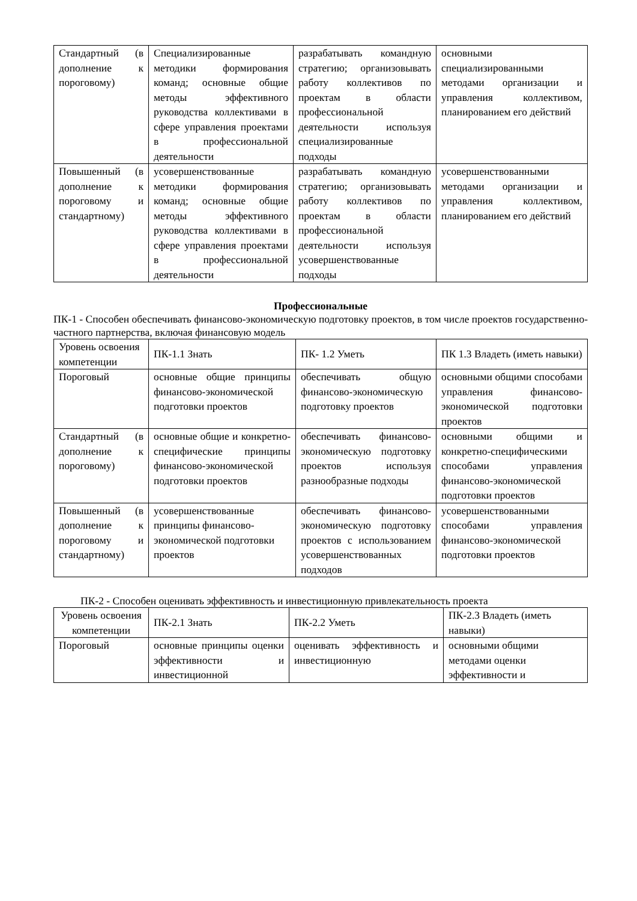| Стандартный (в дополнение к пороговому) | Специализированные методики формирования команд; основные общие методы эффективного руководства коллективами в сфере управления проектами в профессиональной деятельности | разрабатывать командную стратегию; организовывать работу коллективов по проектам в области профессиональной деятельности используя специализированные подходы | основными специализированными методами организации и управления коллективом, планированием его действий |
| Повышенный (в дополнение к пороговому и стандартному) | усовершенствованные методики формирования команд; основные общие методы эффективного руководства коллективами в сфере управления проектами в профессиональной деятельности | разрабатывать командную стратегию; организовывать работу коллективов по проектам в области профессиональной деятельности используя усовершенствованные подходы | усовершенствованными методами организации и управления коллективом, планированием его действий |
Профессиональные
ПК-1 - Способен обеспечивать финансово-экономическую подготовку проектов, в том числе проектов государственно-частного партнерства, включая финансовую модель
| Уровень освоения компетенции | ПК-1.1 Знать | ПК- 1.2 Уметь | ПК 1.3 Владеть (иметь навыки) |
| Пороговый | основные общие принципы финансово-экономической подготовки проектов | обеспечивать общую финансово-экономическую подготовку проектов | основными общими способами управления финансово-экономической подготовки проектов |
| Стандартный (в дополнение к пороговому) | основные общие и конкретно-специфические принципы финансово-экономической подготовки проектов | обеспечивать финансово-экономическую подготовку проектов используя разнообразные подходы | основными общими и конкретно-специфическими способами управления финансово-экономической подготовки проектов |
| Повышенный (в дополнение к пороговому и стандартному) | усовершенствованные принципы финансово-экономической подготовки проектов | обеспечивать финансово-экономическую подготовку проектов с использованием усовершенствованных подходов | усовершенствованными способами управления финансово-экономической подготовки проектов |
ПК-2 - Способен оценивать эффективность и инвестиционную привлекательность проекта
| Уровень освоения компетенции | ПК-2.1 Знать | ПК-2.2 Уметь | ПК-2.3 Владеть (иметь навыки) |
| Пороговый | основные принципы оценки эффективности и инвестиционной | оценивать эффективность и инвестиционную | основными общими методами оценки эффективности и |